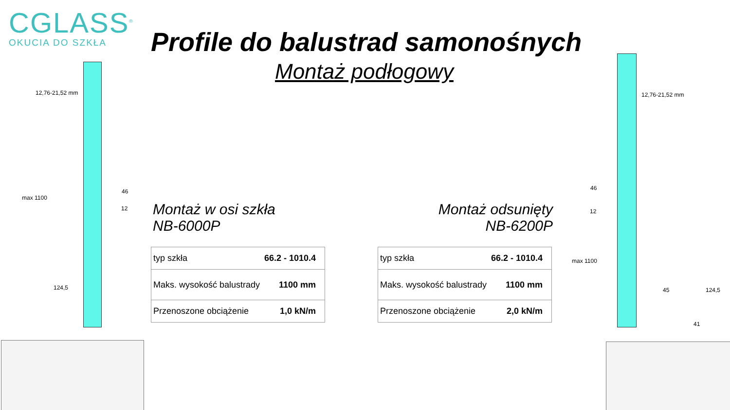CGLASS<sup>®</sup>
OKUCIA DO SZKŁA
Profile do balustrad samonośnych
Montaż podłogowy
12,76-21,52 mm
46
12
max 1100
124,5
12,76-21,52 mm
46
12
max 1100
45
41
124,5
Montaż w osi szkła
NB-6000P
Montaż odsunięty
NB-6200P
| typ szkła | 66.2 - 1010.4 |
| Maks. wysokość balustrady | 1100 mm |
| Przenoszone obciążenie | 1,0 kN/m |
| typ szkła | 66.2 - 1010.4 |
| Maks. wysokość balustrady | 1100 mm |
| Przenoszone obciążenie | 2,0 kN/m |